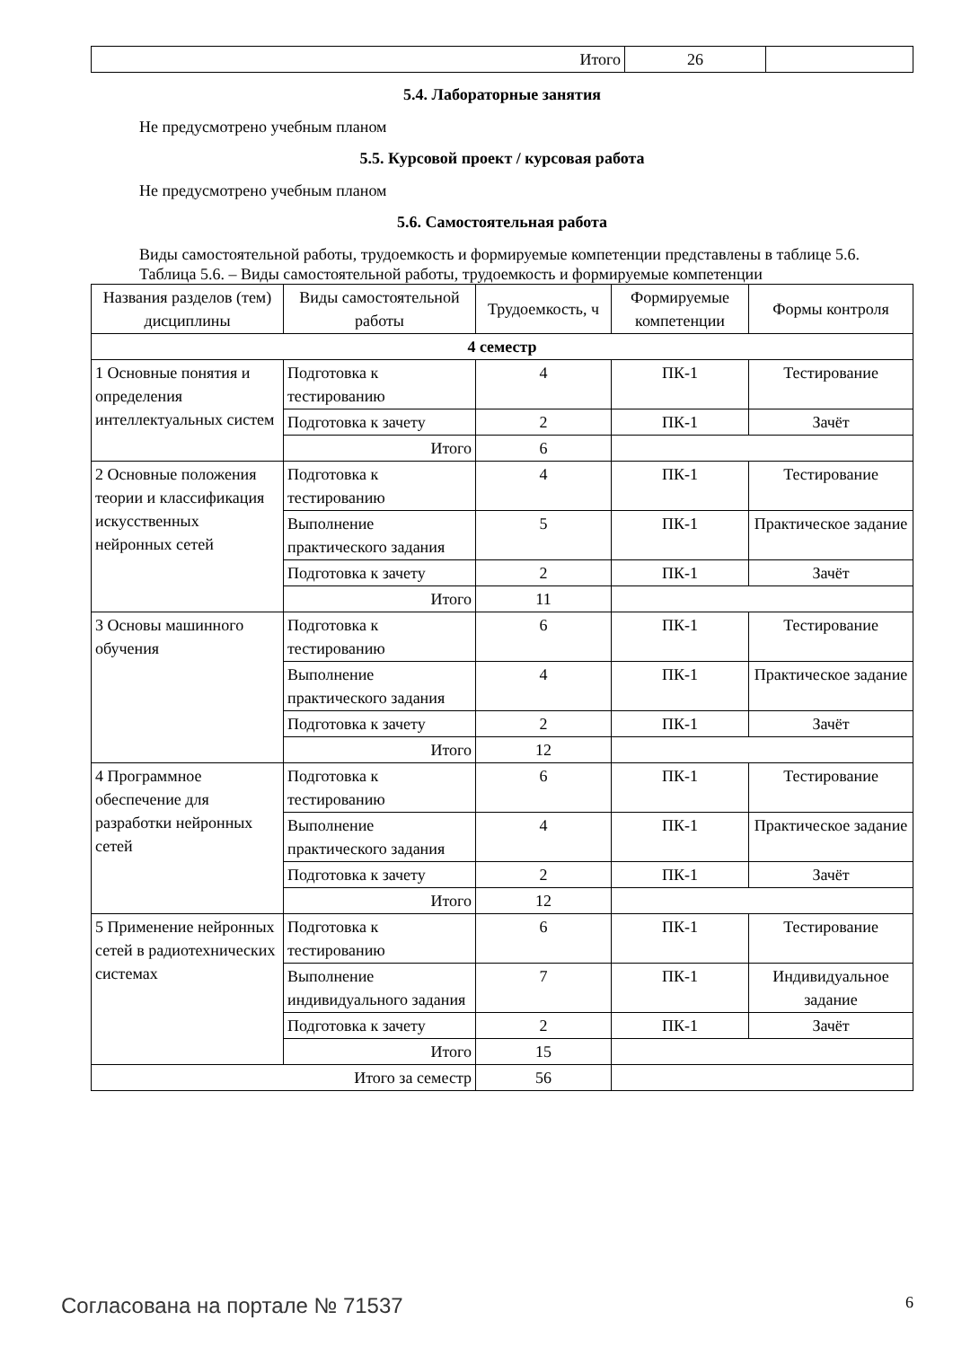| Итого | 26 | |
5.4. Лабораторные занятия
Не предусмотрено учебным планом
5.5. Курсовой проект / курсовая работа
Не предусмотрено учебным планом
5.6. Самостоятельная работа
Виды самостоятельной работы, трудоемкость и формируемые компетенции представлены в таблице 5.6.
Таблица 5.6. – Виды самостоятельной работы, трудоемкость и формируемые компетенции
| Названия разделов (тем) дисциплины | Виды самостоятельной работы | Трудоемкость, ч | Формируемые компетенции | Формы контроля |
| --- | --- | --- | --- | --- |
| 4 семестр | | | | |
| 1 Основные понятия и определения интеллектуальных систем | Подготовка к тестированию | 4 | ПК-1 | Тестирование |
| | Подготовка к зачету | 2 | ПК-1 | Зачёт |
| | Итого | 6 | | |
| 2 Основные положения теории и классификация искусственных нейронных сетей | Подготовка к тестированию | 4 | ПК-1 | Тестирование |
| | Выполнение практического задания | 5 | ПК-1 | Практическое задание |
| | Подготовка к зачету | 2 | ПК-1 | Зачёт |
| | Итого | 11 | | |
| 3 Основы машинного обучения | Подготовка к тестированию | 6 | ПК-1 | Тестирование |
| | Выполнение практического задания | 4 | ПК-1 | Практическое задание |
| | Подготовка к зачету | 2 | ПК-1 | Зачёт |
| | Итого | 12 | | |
| 4 Программное обеспечение для разработки нейронных сетей | Подготовка к тестированию | 6 | ПК-1 | Тестирование |
| | Выполнение практического задания | 4 | ПК-1 | Практическое задание |
| | Подготовка к зачету | 2 | ПК-1 | Зачёт |
| | Итого | 12 | | |
| 5 Применение нейронных сетей в радиотехнических системах | Подготовка к тестированию | 6 | ПК-1 | Тестирование |
| | Выполнение индивидуального задания | 7 | ПК-1 | Индивидуальное задание |
| | Подготовка к зачету | 2 | ПК-1 | Зачёт |
| | Итого | 15 | | |
| Итого за семестр | | 56 | | |
Согласована на портале № 71537 6